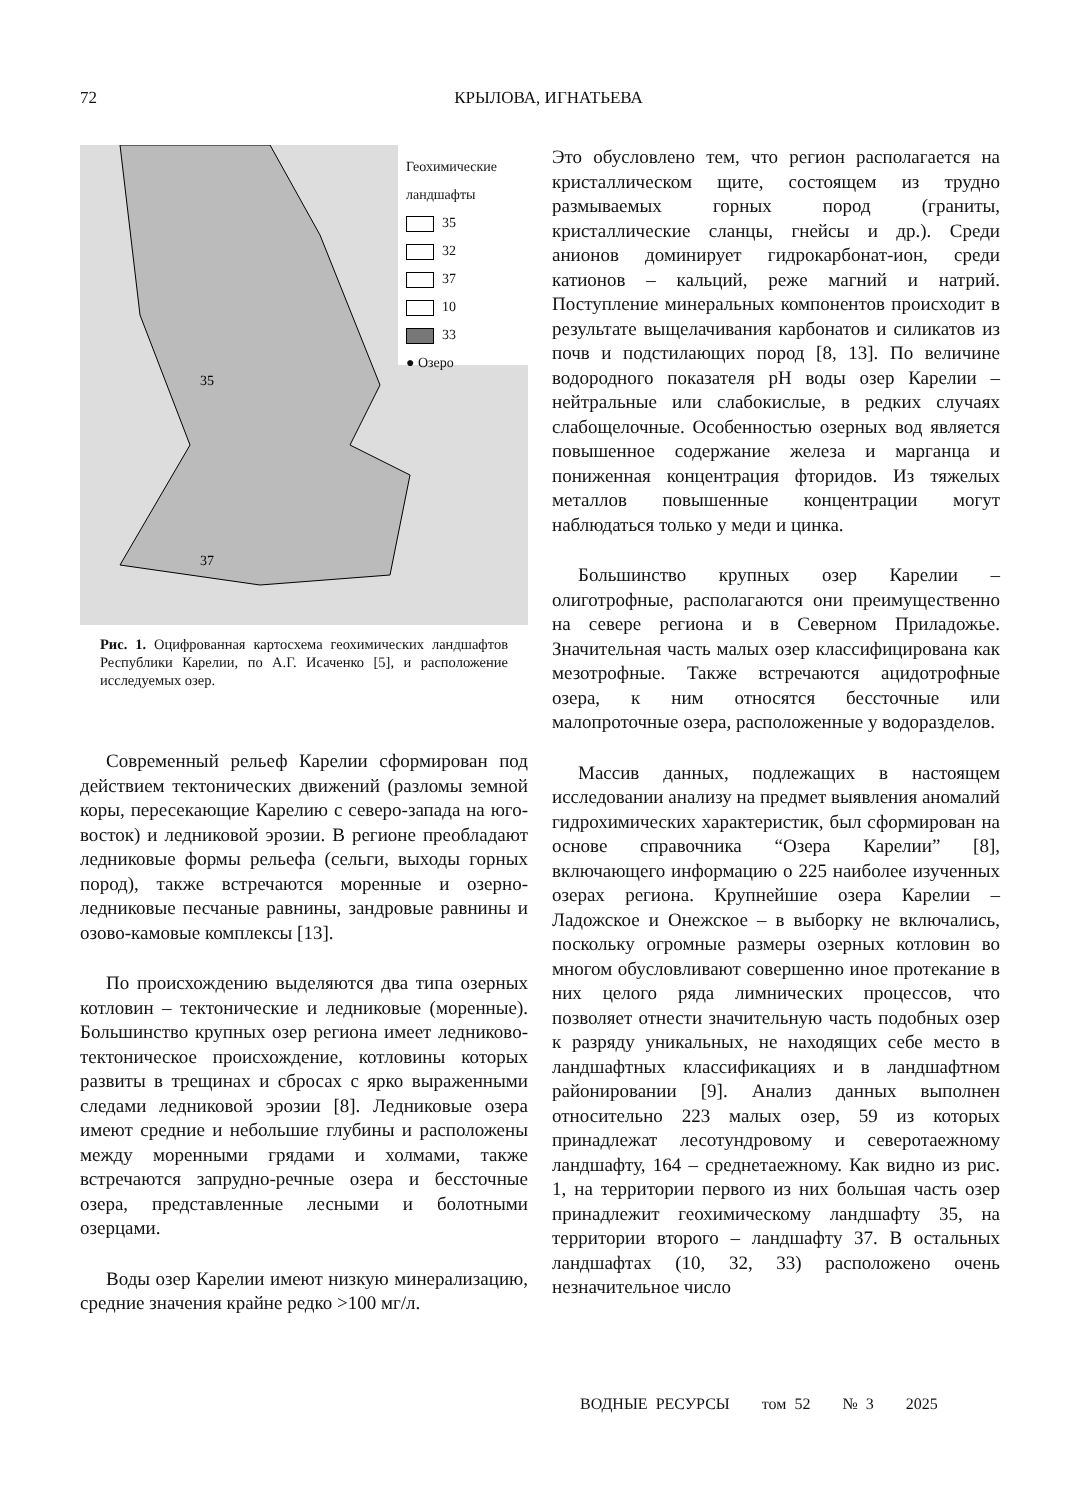72 КРЫЛОВА, ИГНАТЬЕВА
35
37
Геохимические ландшафты
35
32
37
10
33
● Озеро
Рис. 1. Оцифрованная картосхема геохимических ландшафтов Республики Карелии, по А.Г. Исаченко [5], и расположение исследуемых озер.
Современный рельеф Карелии сформирован под действием тектонических движений (разломы земной коры, пересекающие Карелию с северо-запада на юго-восток) и ледниковой эрозии. В регионе преобладают ледниковые формы рельефа (сельги, выходы горных пород), также встречаются моренные и озерно-ледниковые песчаные равнины, зандровые равнины и озово-камовые комплексы [13].
По происхождению выделяются два типа озерных котловин – тектонические и ледниковые (моренные). Большинство крупных озер региона имеет ледниково-тектоническое происхождение, котловины которых развиты в трещинах и сбросах с ярко выраженными следами ледниковой эрозии [8]. Ледниковые озера имеют средние и небольшие глубины и расположены между моренными грядами и холмами, также встречаются запрудно-речные озера и бессточные озера, представленные лесными и болотными озерцами.
Воды озер Карелии имеют низкую минерализацию, средние значения крайне редко >100 мг/л.
Это обусловлено тем, что регион располагается на кристаллическом щите, состоящем из трудно размываемых горных пород (граниты, кристаллические сланцы, гнейсы и др.). Среди анионов доминирует гидрокарбонат-ион, среди катионов – кальций, реже магний и натрий. Поступление минеральных компонентов происходит в результате выщелачивания карбонатов и силикатов из почв и подстилающих пород [8, 13]. По величине водородного показателя pH воды озер Карелии – нейтральные или слабокислые, в редких случаях слабощелочные. Особенностью озерных вод является повышенное содержание железа и марганца и пониженная концентрация фторидов. Из тяжелых металлов повышенные концентрации могут наблюдаться только у меди и цинка.
Большинство крупных озер Карелии – олиготрофные, располагаются они преимущественно на севере региона и в Северном Приладожье. Значительная часть малых озер классифицирована как мезотрофные. Также встречаются ацидотрофные озера, к ним относятся бессточные или малопроточные озера, расположенные у водоразделов.
Массив данных, подлежащих в настоящем исследовании анализу на предмет выявления аномалий гидрохимических характеристик, был сформирован на основе справочника “Озера Карелии” [8], включающего информацию о 225 наиболее изученных озерах региона. Крупнейшие озера Карелии – Ладожское и Онежское – в выборку не включались, поскольку огромные размеры озерных котловин во многом обусловливают совершенно иное протекание в них целого ряда лимнических процессов, что позволяет отнести значительную часть подобных озер к разряду уникальных, не находящих себе место в ландшафтных классификациях и в ландшафтном районировании [9]. Анализ данных выполнен относительно 223 малых озер, 59 из которых принадлежат лесотундровому и северотаежному ландшафту, 164 – среднетаежному. Как видно из рис. 1, на территории первого из них большая часть озер принадлежит геохимическому ландшафту 35, на территории второго – ландшафту 37. В остальных ландшафтах (10, 32, 33) расположено очень незначительное число
ВОДНЫЕ РЕСУРСЫ том 52 № 3 2025